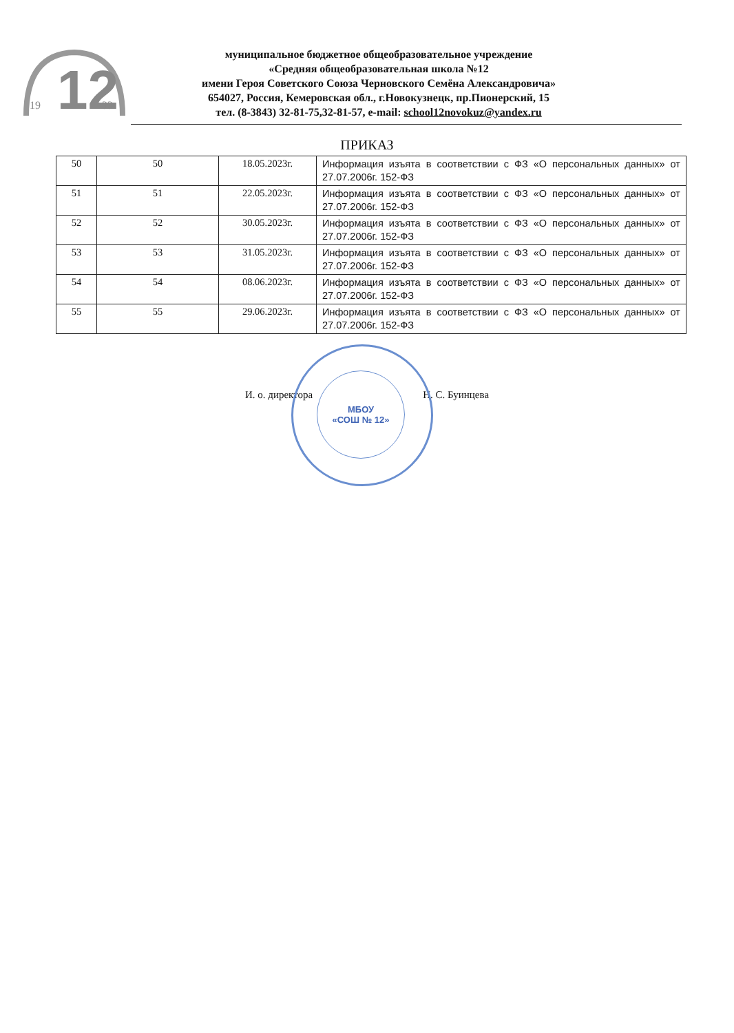12
19
33
муниципальное бюджетное общеобразовательное учреждение
«Средняя общеобразовательная школа №12
имени Героя Советского Союза Черновского Семёна Александровича»
654027, Россия, Кемеровская обл., г.Новокузнецк, пр.Пионерский, 15
тел. (8-3843) 32-81-75,32-81-57, e-mail: school12novokuz@yandex.ru
ПРИКАЗ
| 50 | 50 | 18.05.2023г. | Информация изъята в соответствии с ФЗ «О персональных данных» от 27.07.2006г. 152-ФЗ |
| 51 | 51 | 22.05.2023г. | Информация изъята в соответствии с ФЗ «О персональных данных» от 27.07.2006г. 152-ФЗ |
| 52 | 52 | 30.05.2023г. | Информация изъята в соответствии с ФЗ «О персональных данных» от 27.07.2006г. 152-ФЗ |
| 53 | 53 | 31.05.2023г. | Информация изъята в соответствии с ФЗ «О персональных данных» от 27.07.2006г. 152-ФЗ |
| 54 | 54 | 08.06.2023г. | Информация изъята в соответствии с ФЗ «О персональных данных» от 27.07.2006г. 152-ФЗ |
| 55 | 55 | 29.06.2023г. | Информация изъята в соответствии с ФЗ «О персональных данных» от 27.07.2006г. 152-ФЗ |
И. о. директора Н. С. Буинцева
МБОУ
«СОШ № 12»